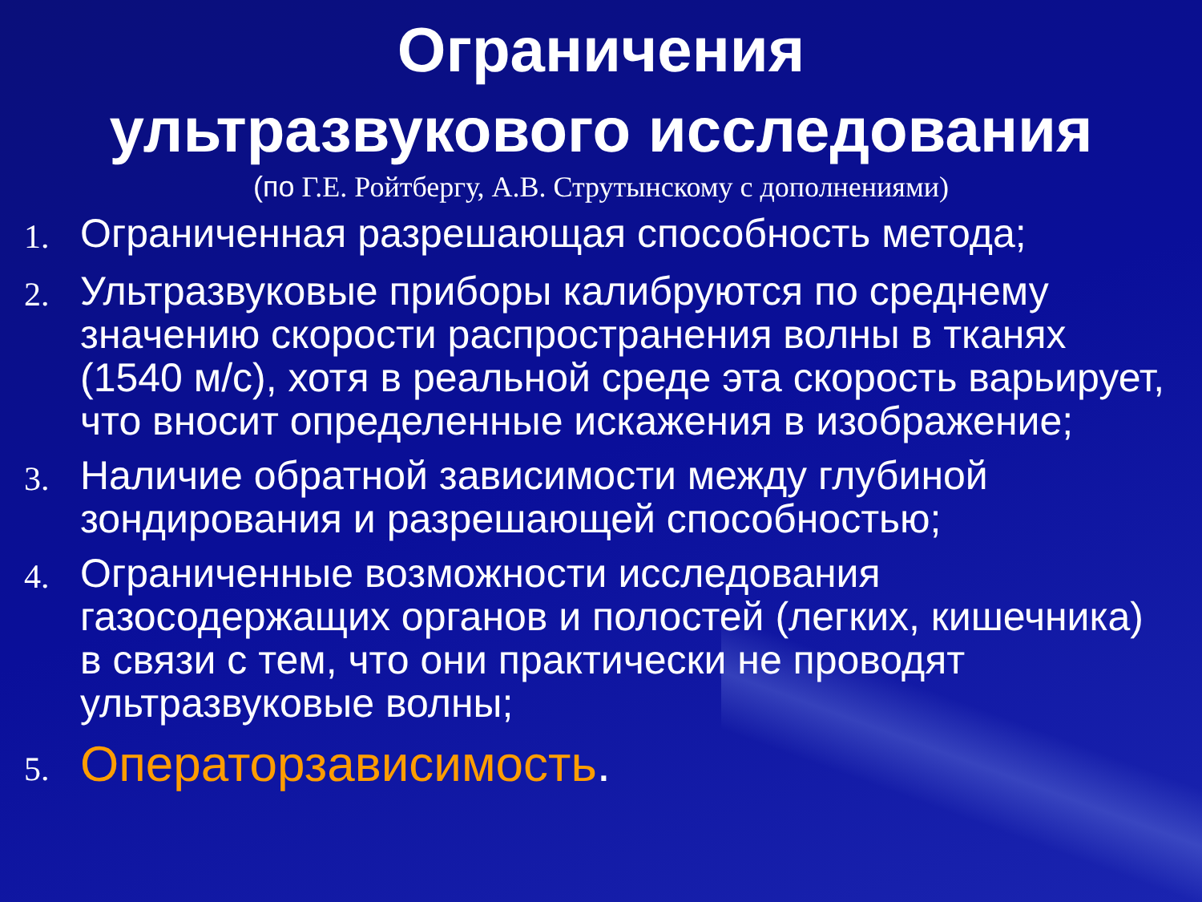Ограничения
ультразвукового исследования
(по Г.Е. Ройтбергу, А.В. Струтынскому с дополнениями)
1. Ограниченная разрешающая способность метода;
2. Ультразвуковые приборы калибруются по среднему значению скорости распространения волны в тканях (1540 м/с), хотя в реальной среде эта скорость варьирует, что вносит определенные искажения в изображение;
3. Наличие обратной зависимости между глубиной зондирования и разрешающей способностью;
4. Ограниченные возможности исследования газосодержащих органов и полостей (легких, кишечника) в связи с тем, что они практически не проводят ультразвуковые волны;
5. Операторзависимость.